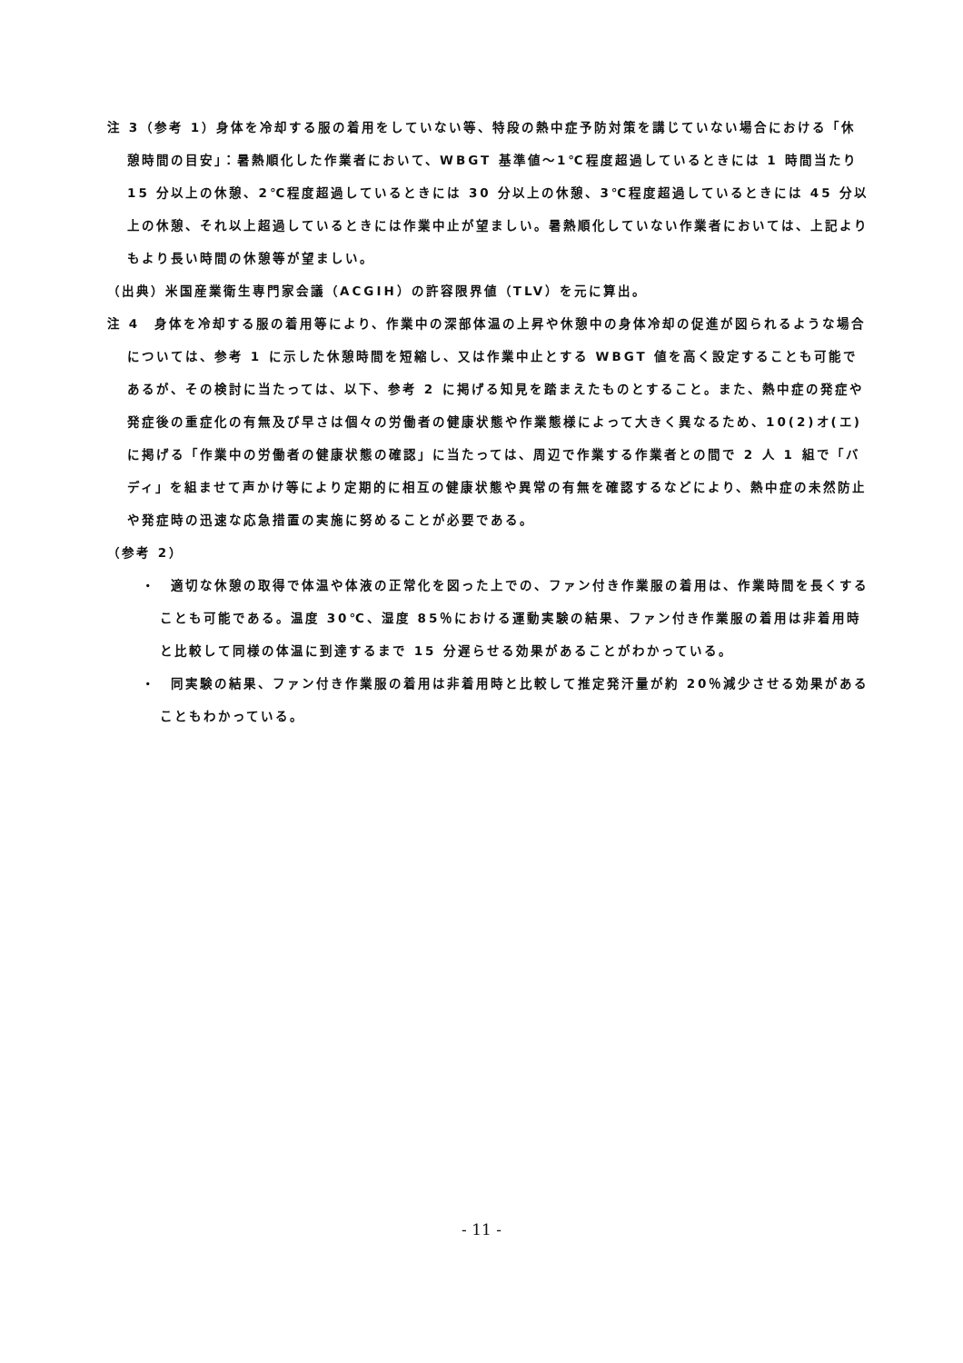注 3（参考 1）身体を冷却する服の着用をしていない等、特段の熱中症予防対策を講じていない場合における「休憩時間の目安」：暑熱順化した作業者において、WBGT 基準値～1℃程度超過しているときには 1 時間当たり 15 分以上の休憩、2℃程度超過しているときには 30 分以上の休憩、3℃程度超過しているときには 45 分以上の休憩、それ以上超過しているときには作業中止が望ましい。暑熱順化していない作業者においては、上記よりもより長い時間の休憩等が望ましい。
（出典）米国産業衛生専門家会議（ACGIH）の許容限界値（TLV）を元に算出。
注 4　身体を冷却する服の着用等により、作業中の深部体温の上昇や休憩中の身体冷却の促進が図られるような場合については、参考 1 に示した休憩時間を短縮し、又は作業中止とする WBGT 値を高く設定することも可能であるが、その検討に当たっては、以下、参考 2 に掲げる知見を踏まえたものとすること。また、熱中症の発症や発症後の重症化の有無及び早さは個々の労働者の健康状態や作業態様によって大きく異なるため、10(2)オ(エ)に掲げる「作業中の労働者の健康状態の確認」に当たっては、周辺で作業する作業者との間で 2 人 1 組で「バディ」を組ませて声かけ等により定期的に相互の健康状態や異常の有無を確認するなどにより、熱中症の未然防止や発症時の迅速な応急措置の実施に努めることが必要である。
（参考 2）
・　適切な休憩の取得で体温や体液の正常化を図った上での、ファン付き作業服の着用は、作業時間を長くすることも可能である。温度 30℃、湿度 85％における運動実験の結果、ファン付き作業服の着用は非着用時と比較して同様の体温に到達するまで 15 分遅らせる効果があることがわかっている。
・　同実験の結果、ファン付き作業服の着用は非着用時と比較して推定発汗量が約 20％減少させる効果があることもわかっている。
- 11 -